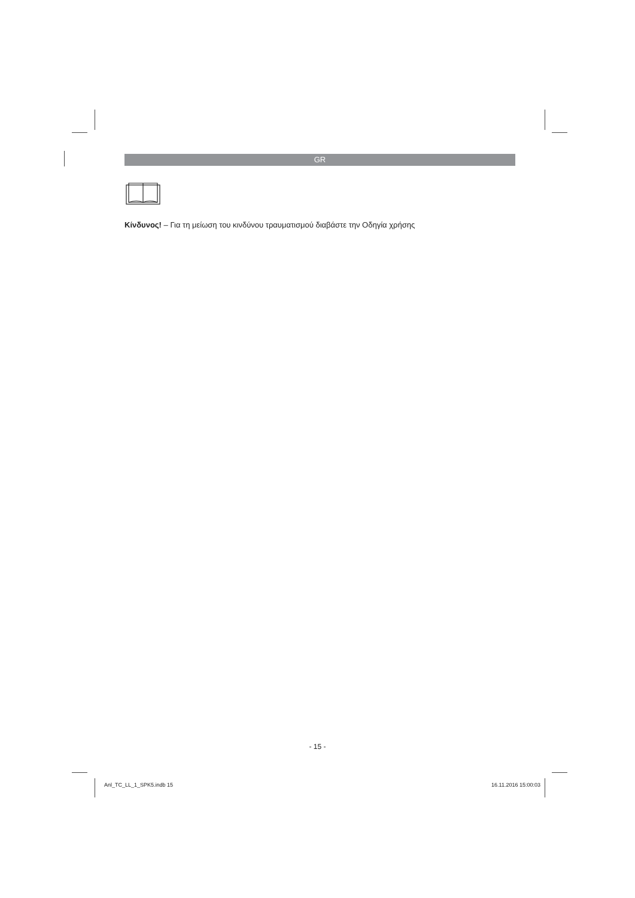GR
Κίνδυνος! – Για τη μείωση του κινδύνου τραυματισμού διαβάστε την Οδηγία χρήσης
- 15 -
Anl_TC_LL_1_SPK5.indb 15 16.11.2016 15:00:03